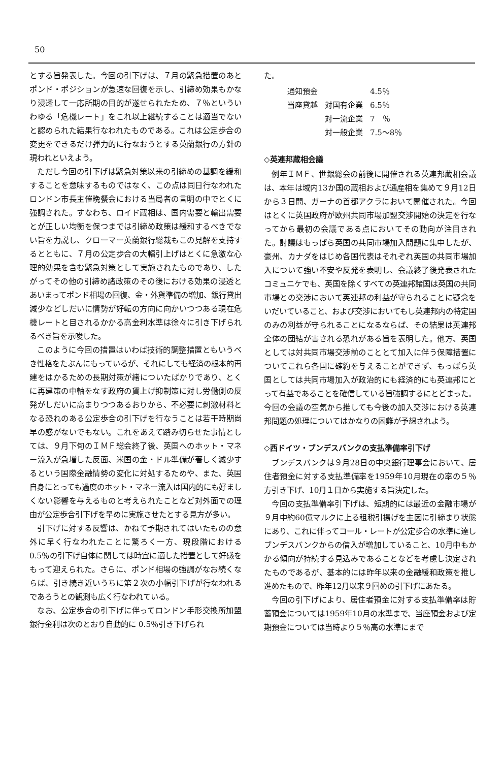50
とする旨発表した。今回の引下げは、７月の緊急措置のあとポンド・ポジションが急速な回復を示し、引締め効果もかなり浸透して一応所期の目的が遂せられたため、７％といういわゆる「危機レート」をこれ以上継続することは適当でないと認められた結果行なわれたものである。これは公定歩合の変更をできるだけ弾力的に行なおうとする英蘭銀行の方針の現われといえよう。
ただし今回の引下げは緊急対策以来の引締めの基調を緩和することを意味するものではなく、この点は同日行なわれたロンドン市長主催晩餐会における当局者の言明の中でとくに強調された。すなわち、ロイド蔵相は、国内需要と輸出需要とが正しい均衡を保つまでは引締め政策は緩和するべきでない旨を力説し、クローマー英蘭銀行総裁もこの見解を支持するとともに、７月の公定歩合の大幅引上げはとくに急激な心理的効果を含む緊急対策として実施されたものであり、したがってその他の引締め諸政策のその後における効果の浸透とあいまってポンド相場の回復、金・外貨準備の増加、銀行貸出減少などしだいに情勢が好転の方向に向かいつつある現在危機レートと目されるかかる高金利水準は徐々に引き下げられるべき旨を示唆した。
このように今回の措置はいわば技術的調整措置ともいうべき性格をたぶんにもっているが、それにしても経済の根本的再建をはかるための長期対策が緒についたばかりであり、とくに再建策の中軸をなす政府の賃上げ抑制策に対し労働側の反発がしだいに高まりつつあるおりから、不必要に刺激材料となる恐れのある公定歩合の引下げを行なうことは若干時期尚早の感がないでもない。これをあえて踏み切らせた事情としては、９月下旬のＩＭＦ総会終了後、英国へのホット・マネー流入が急増した反面、米国の金・ドル準備が著しく減少するという国際金融情勢の変化に対処するためや、また、英国自身にとっても過度のホット・マネー流入は国内的にも好ましくない影響を与えるものと考えられたことなど対外面での理由が公定歩合引下げを早めに実施させたとする見方が多い。
引下げに対する反響は、かねて予期されてはいたものの意外に早く行なわれたことに驚ろく一方、現段階における 0.5％の引下げ自体に関しては時宜に適した措置として好感をもって迎えられた。さらに、ポンド相場の強調がなお続くならば、引き続き近いうちに第２次の小幅引下げが行なわれるであろうとの観測も広く行なわれている。
なお、公定歩合の引下げに伴ってロンドン手形交換所加盟銀行金利は次のとおり自動的に 0.5％引き下げられ
た。
| 通知預金 | | 4.5％ |
| 当座貸越 | 対国有企業 | 6.5％ |
| | 対一流企業 | 7 ％ |
| | 対一般企業 | 7.5～8％ |
◇英連邦蔵相会議
例年ＩＭＦ、世銀総会の前後に開催される英連邦蔵相会議は、本年は域内13か国の蔵相および通産相を集めて９月12日から３日間、ガーナの首都アクラにおいて開催された。今回はとくに英国政府が欧州共同市場加盟交渉開始の決定を行なってから最初の会議である点においてその動向が注目された。討議はもっぱら英国の共同市場加入問題に集中したが、豪州、カナダをはじめ各国代表はそれぞれ英国の共同市場加入について強い不安や反発を表明し、会議終了後発表されたコミュニケでも、英国を除くすべての英連邦諸国は英国の共同市場との交渉において英連邦の利益が守られることに疑念をいだいていること、および交渉においてもし英連邦内の特定国のみの利益が守られることになるならば、その結果は英連邦全体の団結が害される恐れがある旨を表明した。他方、英国としては対共同市場交渉前のこととて加入に伴う保障措置についてこれら各国に確約を与えることができず、もっぱら英国としては共同市場加入が政治的にも経済的にも英連邦にとって有益であることを確信している旨強調するにとどまった。今回の会議の空気から推しても今後の加入交渉における英連邦問題の処理についてはかなりの困難が予想されよう。
◇西ドイツ・ブンデスバンクの支払準備率引下げ
ブンデスバンクは９月28日の中央銀行理事会において、居住者預金に対する支払準備率を1959年10月現在の率の５％方引き下げ、10月１日から実施する旨決定した。
今回の支払準備率引下げは、短期的には最近の金融市場が９月中約60億マルクに上る租税引揚げを主因に引締まり状態にあり、これに伴ってコール・レートが公定歩合の水準に達しブンデスバンクからの借入が増加していること、10月中もかかる傾向が持続する見込みであることなどを考慮し決定されたものであるが、基本的には昨年以来の金融緩和政策を推し進めたもので、昨年12月以来９回めの引下げにあたる。
今回の引下げにより、居住者預金に対する支払準備率は貯蓄預金については1959年10月の水準まで、当座預金および定期預金については当時より５％高の水準にまで